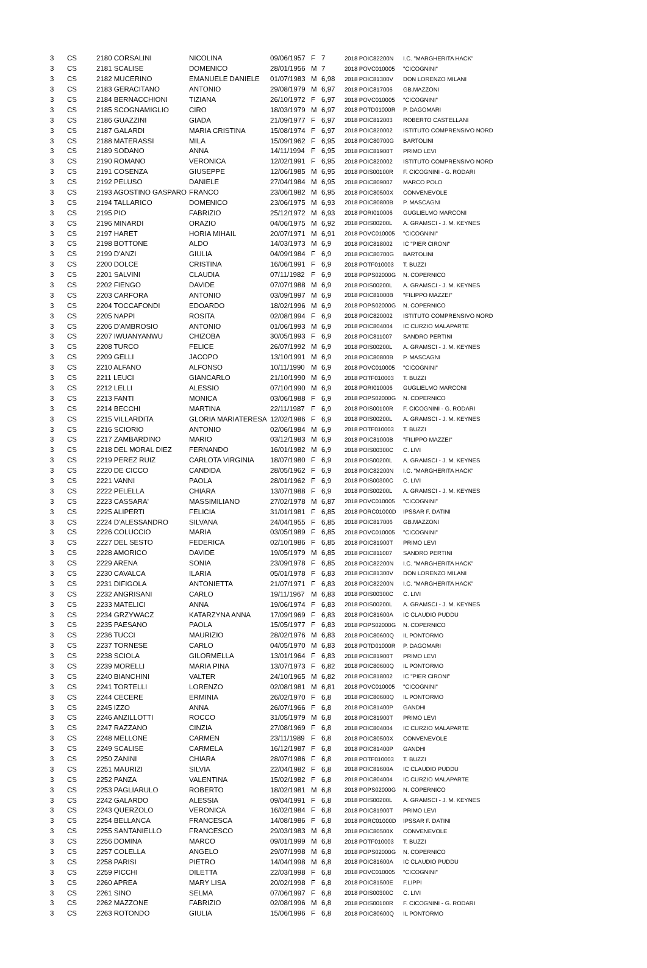| 3 | CS | 2180 CORSALINI | NICOLINA | 09/06/1957 | F | 7 | 2018 POIC82200N | I.C. "MARGHERITA HACK" |
| 3 | CS | 2181 SCALISE | DOMENICO | 28/01/1956 | M | 7 | 2018 POVC010005 | "CICOGNINI" |
| 3 | CS | 2182 MUCERINO | EMANUELE DANIELE | 01/07/1983 | M | 6,98 | 2018 POIC81300V | DON LORENZO MILANI |
| 3 | CS | 2183 GERACITANO | ANTONIO | 29/08/1979 | M | 6,97 | 2018 POIC817006 | GB.MAZZONI |
| 3 | CS | 2184 BERNACCHIONI | TIZIANA | 26/10/1972 | F | 6,97 | 2018 POVC010005 | "CICOGNINI" |
| 3 | CS | 2185 SCOGNAMIGLIO | CIRO | 18/03/1979 | M | 6,97 | 2018 POTD01000R | P. DAGOMARI |
| 3 | CS | 2186 GUAZZINI | GIADA | 21/09/1977 | F | 6,97 | 2018 POIC812003 | ROBERTO CASTELLANI |
| 3 | CS | 2187 GALARDI | MARIA CRISTINA | 15/08/1974 | F | 6,97 | 2018 POIC820002 | ISTITUTO COMPRENSIVO NORD |
| 3 | CS | 2188 MATERASSI | MILA | 15/09/1962 | F | 6,95 | 2018 POIC80700G | BARTOLINI |
| 3 | CS | 2189 SODANO | ANNA | 14/11/1994 | F | 6,95 | 2018 POIC81900T | PRIMO LEVI |
| 3 | CS | 2190 ROMANO | VERONICA | 12/02/1991 | F | 6,95 | 2018 POIC820002 | ISTITUTO COMPRENSIVO NORD |
| 3 | CS | 2191 COSENZA | GIUSEPPE | 12/06/1985 | M | 6,95 | 2018 POIS00100R | F. CICOGNINI - G. RODARI |
| 3 | CS | 2192 PELUSO | DANIELE | 27/04/1984 | M | 6,95 | 2018 POIC809007 | MARCO POLO |
| 3 | CS | 2193 AGOSTINO GASPARO | FRANCO | 23/06/1982 | M | 6,95 | 2018 POIC80500X | CONVENEVOLE |
| 3 | CS | 2194 TALLARICO | DOMENICO | 23/06/1975 | M | 6,93 | 2018 POIC80800B | P. MASCAGNI |
| 3 | CS | 2195 PIO | FABRIZIO | 25/12/1972 | M | 6,93 | 2018 PORI010006 | GUGLIELMO MARCONI |
| 3 | CS | 2196 MINARDI | ORAZIO | 04/06/1975 | M | 6,92 | 2018 POIS00200L | A. GRAMSCI - J. M. KEYNES |
| 3 | CS | 2197 HARET | HORIA MIHAIL | 20/07/1971 | M | 6,91 | 2018 POVC010005 | "CICOGNINI" |
| 3 | CS | 2198 BOTTONE | ALDO | 14/03/1973 | M | 6,9 | 2018 POIC818002 | IC "PIER CIRONI" |
| 3 | CS | 2199 D'ANZI | GIULIA | 04/09/1984 | F | 6,9 | 2018 POIC80700G | BARTOLINI |
| 3 | CS | 2200 DOLCE | CRISTINA | 16/06/1991 | F | 6,9 | 2018 POTF010003 | T. BUZZI |
| 3 | CS | 2201 SALVINI | CLAUDIA | 07/11/1982 | F | 6,9 | 2018 POPS02000G | N. COPERNICO |
| 3 | CS | 2202 FIENGO | DAVIDE | 07/07/1988 | M | 6,9 | 2018 POIS00200L | A. GRAMSCI - J. M. KEYNES |
| 3 | CS | 2203 CARFORA | ANTONIO | 03/09/1997 | M | 6,9 | 2018 POIC81000B | "FILIPPO MAZZEI" |
| 3 | CS | 2204 TOCCAFONDI | EDOARDO | 18/02/1996 | M | 6,9 | 2018 POPS02000G | N. COPERNICO |
| 3 | CS | 2205 NAPPI | ROSITA | 02/08/1994 | F | 6,9 | 2018 POIC820002 | ISTITUTO COMPRENSIVO NORD |
| 3 | CS | 2206 D'AMBROSIO | ANTONIO | 01/06/1993 | M | 6,9 | 2018 POIC804004 | IC CURZIO MALAPARTE |
| 3 | CS | 2207 IWUANYANWU | CHIZOBA | 30/05/1993 | F | 6,9 | 2018 POIC811007 | SANDRO PERTINI |
| 3 | CS | 2208 TURCO | FELICE | 26/07/1992 | M | 6,9 | 2018 POIS00200L | A. GRAMSCI - J. M. KEYNES |
| 3 | CS | 2209 GELLI | JACOPO | 13/10/1991 | M | 6,9 | 2018 POIC80800B | P. MASCAGNI |
| 3 | CS | 2210 ALFANO | ALFONSO | 10/11/1990 | M | 6,9 | 2018 POVC010005 | "CICOGNINI" |
| 3 | CS | 2211 LEUCI | GIANCARLO | 21/10/1990 | M | 6,9 | 2018 POTF010003 | T. BUZZI |
| 3 | CS | 2212 LELLI | ALESSIO | 07/10/1990 | M | 6,9 | 2018 PORI010006 | GUGLIELMO MARCONI |
| 3 | CS | 2213 FANTI | MONICA | 03/06/1988 | F | 6,9 | 2018 POPS02000G | N. COPERNICO |
| 3 | CS | 2214 BECCHI | MARTINA | 22/11/1987 | F | 6,9 | 2018 POIS00100R | F. CICOGNINI - G. RODARI |
| 3 | CS | 2215 VILLARDITA | GLORIA MARIATERESA | 12/02/1986 | F | 6,9 | 2018 POIS00200L | A. GRAMSCI - J. M. KEYNES |
| 3 | CS | 2216 SCIORIO | ANTONIO | 02/06/1984 | M | 6,9 | 2018 POTF010003 | T. BUZZI |
| 3 | CS | 2217 ZAMBARDINO | MARIO | 03/12/1983 | M | 6,9 | 2018 POIC81000B | "FILIPPO MAZZEI" |
| 3 | CS | 2218 DEL MORAL DIEZ | FERNANDO | 16/01/1982 | M | 6,9 | 2018 POIS00300C | C. LIVI |
| 3 | CS | 2219 PEREZ RUIZ | CARLOTA VIRGINIA | 18/07/1980 | F | 6,9 | 2018 POIS00200L | A. GRAMSCI - J. M. KEYNES |
| 3 | CS | 2220 DE CICCO | CANDIDA | 28/05/1962 | F | 6,9 | 2018 POIC82200N | I.C. "MARGHERITA HACK" |
| 3 | CS | 2221 VANNI | PAOLA | 28/01/1962 | F | 6,9 | 2018 POIS00300C | C. LIVI |
| 3 | CS | 2222 PELELLA | CHIARA | 13/07/1988 | F | 6,9 | 2018 POIS00200L | A. GRAMSCI - J. M. KEYNES |
| 3 | CS | 2223 CASSARA' | MASSIMILIANO | 27/02/1978 | M | 6,87 | 2018 POVC010005 | "CICOGNINI" |
| 3 | CS | 2225 ALIPERTI | FELICIA | 31/01/1981 | F | 6,85 | 2018 PORC01000D | IPSSAR F. DATINI |
| 3 | CS | 2224 D'ALESSANDRO | SILVANA | 24/04/1955 | F | 6,85 | 2018 POIC817006 | GB.MAZZONI |
| 3 | CS | 2226 COLUCCIO | MARIA | 03/05/1989 | F | 6,85 | 2018 POVC010005 | "CICOGNINI" |
| 3 | CS | 2227 DEL SESTO | FEDERICA | 02/10/1986 | F | 6,85 | 2018 POIC81900T | PRIMO LEVI |
| 3 | CS | 2228 AMORICO | DAVIDE | 19/05/1979 | M | 6,85 | 2018 POIC811007 | SANDRO PERTINI |
| 3 | CS | 2229 ARENA | SONIA | 23/09/1978 | F | 6,85 | 2018 POIC82200N | I.C. "MARGHERITA HACK" |
| 3 | CS | 2230 CAVALCA | ILARIA | 05/01/1978 | F | 6,83 | 2018 POIC81300V | DON LORENZO MILANI |
| 3 | CS | 2231 DIFIGOLA | ANTONIETTA | 21/07/1971 | F | 6,83 | 2018 POIC82200N | I.C. "MARGHERITA HACK" |
| 3 | CS | 2232 ANGRISANI | CARLO | 19/11/1967 | M | 6,83 | 2018 POIS00300C | C. LIVI |
| 3 | CS | 2233 MATELICI | ANNA | 19/06/1974 | F | 6,83 | 2018 POIS00200L | A. GRAMSCI - J. M. KEYNES |
| 3 | CS | 2234 GRZYWACZ | KATARZYNA ANNA | 17/09/1969 | F | 6,83 | 2018 POIC81600A | IC CLAUDIO PUDDU |
| 3 | CS | 2235 PAESANO | PAOLA | 15/05/1977 | F | 6,83 | 2018 POPS02000G | N. COPERNICO |
| 3 | CS | 2236 TUCCI | MAURIZIO | 28/02/1976 | M | 6,83 | 2018 POIC80600Q | IL PONTORMO |
| 3 | CS | 2237 TORNESE | CARLO | 04/05/1970 | M | 6,83 | 2018 POTD01000R | P. DAGOMARI |
| 3 | CS | 2238 SCIOLA | GILORMELLA | 13/01/1964 | F | 6,83 | 2018 POIC81900T | PRIMO LEVI |
| 3 | CS | 2239 MORELLI | MARIA PINA | 13/07/1973 | F | 6,82 | 2018 POIC80600Q | IL PONTORMO |
| 3 | CS | 2240 BIANCHINI | VALTER | 24/10/1965 | M | 6,82 | 2018 POIC818002 | IC "PIER CIRONI" |
| 3 | CS | 2241 TORTELLI | LORENZO | 02/08/1981 | M | 6,81 | 2018 POVC010005 | "CICOGNINI" |
| 3 | CS | 2244 CECERE | ERMINIA | 26/02/1970 | F | 6,8 | 2018 POIC80600Q | IL PONTORMO |
| 3 | CS | 2245 IZZO | ANNA | 26/07/1966 | F | 6,8 | 2018 POIC81400P | GANDHI |
| 3 | CS | 2246 ANZILLOTTI | ROCCO | 31/05/1979 | M | 6,8 | 2018 POIC81900T | PRIMO LEVI |
| 3 | CS | 2247 RAZZANO | CINZIA | 27/08/1969 | F | 6,8 | 2018 POIC804004 | IC CURZIO MALAPARTE |
| 3 | CS | 2248 MELLONE | CARMEN | 23/11/1989 | F | 6,8 | 2018 POIC80500X | CONVENEVOLE |
| 3 | CS | 2249 SCALISE | CARMELA | 16/12/1987 | F | 6,8 | 2018 POIC81400P | GANDHI |
| 3 | CS | 2250 ZANINI | CHIARA | 28/07/1986 | F | 6,8 | 2018 POTF010003 | T. BUZZI |
| 3 | CS | 2251 MAURIZI | SILVIA | 22/04/1982 | F | 6,8 | 2018 POIC81600A | IC CLAUDIO PUDDU |
| 3 | CS | 2252 PANZA | VALENTINA | 15/02/1982 | F | 6,8 | 2018 POIC804004 | IC CURZIO MALAPARTE |
| 3 | CS | 2253 PAGLIARULO | ROBERTO | 18/02/1981 | M | 6,8 | 2018 POPS02000G | N. COPERNICO |
| 3 | CS | 2242 GALARDO | ALESSIA | 09/04/1991 | F | 6,8 | 2018 POIS00200L | A. GRAMSCI - J. M. KEYNES |
| 3 | CS | 2243 QUERZOLO | VERONICA | 16/02/1984 | F | 6,8 | 2018 POIC81900T | PRIMO LEVI |
| 3 | CS | 2254 BELLANCA | FRANCESCA | 14/08/1986 | F | 6,8 | 2018 PORC01000D | IPSSAR F. DATINI |
| 3 | CS | 2255 SANTANIELLO | FRANCESCO | 29/03/1983 | M | 6,8 | 2018 POIC80500X | CONVENEVOLE |
| 3 | CS | 2256 DOMINA | MARCO | 09/01/1999 | M | 6,8 | 2018 POTF010003 | T. BUZZI |
| 3 | CS | 2257 COLELLA | ANGELO | 29/07/1998 | M | 6,8 | 2018 POPS02000G | N. COPERNICO |
| 3 | CS | 2258 PARISI | PIETRO | 14/04/1998 | M | 6,8 | 2018 POIC81600A | IC CLAUDIO PUDDU |
| 3 | CS | 2259 PICCHI | DILETTA | 22/03/1998 | F | 6,8 | 2018 POVC010005 | "CICOGNINI" |
| 3 | CS | 2260 APREA | MARY LISA | 20/02/1998 | F | 6,8 | 2018 POIC81500E | F.LIPPI |
| 3 | CS | 2261 SINO | SELMA | 07/06/1997 | F | 6,8 | 2018 POIS00300C | C. LIVI |
| 3 | CS | 2262 MAZZONE | FABRIZIO | 02/08/1996 | M | 6,8 | 2018 POIS00100R | F. CICOGNINI - G. RODARI |
| 3 | CS | 2263 ROTONDO | GIULIA | 15/06/1996 | F | 6,8 | 2018 POIC80600Q | IL PONTORMO |